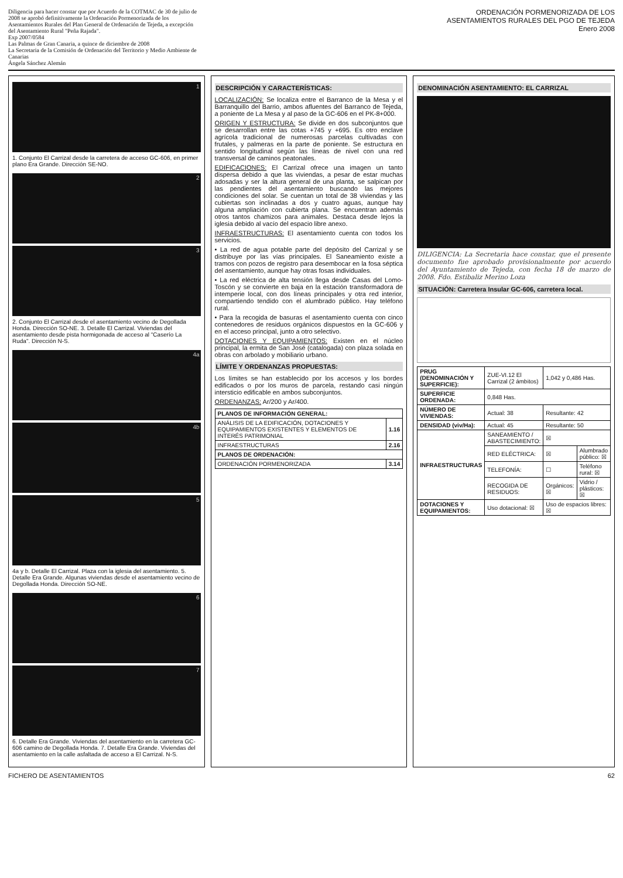Diligencia para hacer constar que por Acuerdo de la COTMAC de 30 de julio de 2008 se aprobó definitivamente la Ordenación Pormenorizada de los Asentamientos Rurales del Plan General de Ordenación de Tejeda, a excepción del Asentamiento Rural "Peña Rajada".
Exp 2007/0584
Las Palmas de Gran Canaria, a quince de diciembre de 2008
La Secretaria de la Comisión de Ordenación del Territorio y Medio Ambiente de Canarias
Ángela Sánchez Alemán
ORDENACIÓN PORMENORIZADA DE LOS
ASENTAMIENTOS RURALES DEL PGO DE TEJEDA
Enero 2008
1
1. Conjunto El Carrizal desde la carretera de acceso GC-606, en primer plano Era Grande. Dirección SE-NO.
2
3
2. Conjunto El Carrizal desde el asentamiento vecino de Degollada Honda. Dirección SO-NE. 3. Detalle El Carrizal. Viviendas del asentamiento desde pista hormigonada de acceso al "Caserío La Ruda". Dirección N-S.
4a
4b
5
4a y b. Detalle El Carrizal. Plaza con la iglesia del asentamiento. 5. Detalle Era Grande. Algunas viviendas desde el asentamiento vecino de Degollada Honda. Dirección SO-NE.
6
7
6. Detalle Era Grande. Viviendas del asentamiento en la carretera GC-606 camino de Degollada Honda. 7. Detalle Era Grande. Viviendas del asentamiento en la calle asfaltada de acceso a El Carrizal. N-S.
DESCRIPCIÓN Y CARACTERÍSTICAS:
LOCALIZACIÓN: Se localiza entre el Barranco de la Mesa y el Barranquillo del Barrio, ambos afluentes del Barranco de Tejeda, a poniente de La Mesa y al paso de la GC-606 en el PK-8+000.
ORIGEN Y ESTRUCTURA: Se divide en dos subconjuntos que se desarrollan entre las cotas +745 y +695. Es otro enclave agrícola tradicional de numerosas parcelas cultivadas con frutales, y palmeras en la parte de poniente. Se estructura en sentido longitudinal según las líneas de nivel con una red transversal de caminos peatonales.
EDIFICACIONES: El Carrizal ofrece una imagen un tanto dispersa debido a que las viviendas, a pesar de estar muchas adosadas y ser la altura general de una planta, se salpican por las pendientes del asentamiento buscando las mejores condiciones del solar. Se cuentan un total de 38 viviendas y las cubiertas son inclinadas a dos y cuatro aguas, aunque hay alguna ampliación con cubierta plana. Se encuentran además otros tantos chamizos para animales. Destaca desde lejos la iglesia debido al vacío del espacio libre anexo.
INFRAESTRUCTURAS: El asentamiento cuenta con todos los servicios.
• La red de agua potable parte del depósito del Carrizal y se distribuye por las vías principales. El Saneamiento existe a tramos con pozos de registro para desembocar en la fosa séptica del asentamiento, aunque hay otras fosas individuales.
• La red eléctrica de alta tensión llega desde Casas del Lomo-Toscón y se convierte en baja en la estación transformadora de intemperie local, con dos líneas principales y otra red interior, compartiendo tendido con el alumbrado público. Hay teléfono rural.
• Para la recogida de basuras el asentamiento cuenta con cinco contenedores de residuos orgánicos dispuestos en la GC-606 y en el acceso principal, junto a otro selectivo.
DOTACIONES Y EQUIPAMIENTOS: Existen en el núcleo principal, la ermita de San José (catalogada) con plaza solada en obras con arbolado y mobiliario urbano.
LÍMITE Y ORDENANZAS PROPUESTAS:
Los límites se han establecido por los accesos y los bordes edificados o por los muros de parcela, restando casi ningún intersticio edificable en ambos subconjuntos.
ORDENANZAS: Ar/200 y Ar/400.
| PLANOS DE INFORMACIÓN GENERAL: | |
| --- | --- |
| ANÁLISIS DE LA EDIFICACIÓN, DOTACIONES Y EQUIPAMIENTOS EXISTENTES Y ELEMENTOS DE INTERÉS PATRIMONIAL | 1.16 |
| INFRAESTRUCTURAS | 2.16 |
| PLANOS DE ORDENACIÓN: | |
| ORDENACIÓN PORMENORIZADA | 3.14 |
DENOMINACIÓN ASENTAMIENTO: EL CARRIZAL
DILIGENCIA: La Secretaria hace constar, que el presente documento fue aprobado provisionalmente por acuerdo del Ayuntamiento de Tejeda, con fecha 18 de marzo de 2008. Fdo. Estibaliz Merino Loza
SITUACIÓN: Carretera Insular GC-606, carretera local.
| PRUG (DENOMINACIÓN Y SUPERFICIE): | ZUE-VI.12 El Carrizal (2 ámbitos) | 1,042 y 0,486 Has. | |
| SUPERFICIE ORDENADA: | 0,848 Has. | | |
| NÚMERO DE VIVIENDAS: | Actual: 38 | Resultante: 42 | |
| DENSIDAD (viv/Ha): | Actual: 45 | Resultante: 50 | |
| INFRAESTRUCTURAS | SANEAMIENTO / ABASTECIMIENTO: | ☒ | |
| | RED ELÉCTRICA: | ☒ | Alumbrado público: ☒ |
| | TELEFONÍA: | ☐ | Teléfono rural: ☒ |
| | RECOGIDA DE RESIDUOS: | Orgánicos: ☒ | Vidrio / plásticos: ☒ |
| DOTACIONES Y EQUIPAMIENTOS: | Uso dotacional: ☒ | Uso de espacios libres: ☒ | |
FICHERO DE ASENTAMIENTOS 62